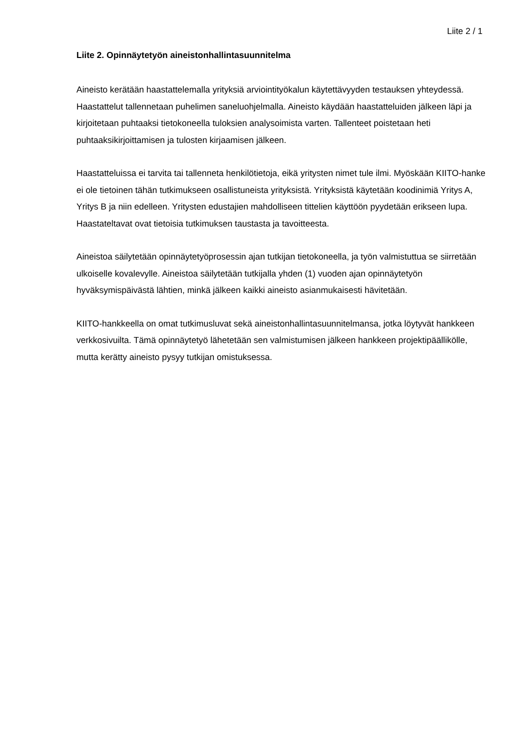Liite 2 / 1
Liite 2. Opinnäytetyön aineistonhallintasuunnitelma
Aineisto kerätään haastattelemalla yrityksiä arviointityökalun käytettävyyden testauksen yhteydessä. Haastattelut tallennetaan puhelimen saneluohjelmalla. Aineisto käydään haastatteluiden jälkeen läpi ja kirjoitetaan puhtaaksi tietokoneella tuloksien analysoimista varten. Tallenteet poistetaan heti puhtaaksikirjoittamisen ja tulosten kirjaamisen jälkeen.
Haastatteluissa ei tarvita tai tallenneta henkilötietoja, eikä yritysten nimet tule ilmi. Myöskään KIITO-hanke ei ole tietoinen tähän tutkimukseen osallistuneista yrityksistä. Yrityksistä käytetään koodinimiä Yritys A, Yritys B ja niin edelleen. Yritysten edustajien mahdolliseen tittelien käyttöön pyydetään erikseen lupa. Haastateltavat ovat tietoisia tutkimuksen taustasta ja tavoitteesta.
Aineistoa säilytetään opinnäytetyöprosessin ajan tutkijan tietokoneella, ja työn valmistuttua se siirretään ulkoiselle kovalevylle. Aineistoa säilytetään tutkijalla yhden (1) vuoden ajan opinnäytetyön hyväksymispäivästä lähtien, minkä jälkeen kaikki aineisto asianmukaisesti hävitetään.
KIITO-hankkeella on omat tutkimusluvat sekä aineistonhallintasuunnitelmansa, jotka löytyvät hankkeen verkkosivuilta. Tämä opinnäytetyö lähetetään sen valmistumisen jälkeen hankkeen projektipäällikölle, mutta kerätty aineisto pysyy tutkijan omistuksessa.